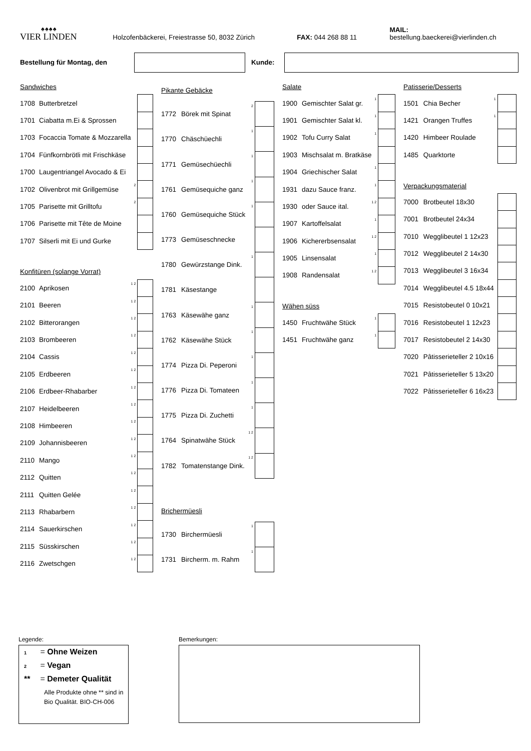♠♠♠♠
VIER LINDEN
Holzofenbäckerei, Freiestrasse 50, 8032 Zürich
FAX: 044 268 88 11
MAIL: bestellung.baeckerei@vierlinden.ch
Bestellung für Montag, den Kunde:
| Sandwiches | | | |
| 1708 | Butterbretzel | | |
| 1701 | Ciabatta m.Ei & Sprossen | | |
| 1703 | Focaccia Tomate & Mozzarella | | |
| 1704 | Fünfkornbrötli mit Frischkäse | | |
| 1700 | Laugentriangel Avocado & Ei | | |
| 1702 | Olivenbrot mit Grillgemüse | 2 | |
| 1705 | Parisette mit Grilltofu | 2 | |
| 1706 | Parisette mit Tête de Moine | | |
| 1707 | Silserli mit Ei und Gurke | | |
| Konfitüren (solange Vorrat) | | | |
| 2100 | Aprikosen | 1 2 | |
| 2101 | Beeren | 1 2 | |
| 2102 | Bitterorangen | 1 2 | |
| 2103 | Brombeeren | 1 2 | |
| 2104 | Cassis | 1 2 | |
| 2105 | Erdbeeren | 1 2 | |
| 2106 | Erdbeer-Rhabarber | 1 2 | |
| 2107 | Heidelbeeren | 1 2 | |
| 2108 | Himbeeren | 1 2 | |
| 2109 | Johannisbeeren | 1 2 | |
| 2110 | Mango | 1 2 | |
| 2112 | Quitten | 1 2 | |
| 2111 | Quitten Gelée | 1 2 | |
| 2113 | Rhabarbern | 1 2 | |
| 2114 | Sauerkirschen | 1 2 | |
| 2115 | Süsskirschen | 1 2 | |
| 2116 | Zwetschgen | 1 2 | |
| Pikante Gebäcke | | | |
| 1772 | Börek mit Spinat | 2 | |
| 1770 | Chäschüechli | 1 | |
| 1771 | Gemüsechüechli | 1 | |
| 1761 | Gemüsequiche ganz | 1 | |
| 1760 | Gemüsequiche Stück | 1 | |
| 1773 | Gemüseschnecke | | |
| 1780 | Gewürzstange Dink. | 1 | |
| 1781 | Käsestange | | |
| 1763 | Käsewähe ganz | 1 | |
| 1762 | Käsewähe Stück | 1 | |
| 1774 | Pizza Di. Peperoni | 1 | |
| 1776 | Pizza Di. Tomateen | 1 | |
| 1775 | Pizza Di. Zuchetti | 1 | |
| 1764 | Spinatwähe Stück | 1 2 | |
| 1782 | Tomatenstange Dink. | 1 2 | |
| Brichermüesli | | | |
| 1730 | Birchermüesli | 1 | |
| 1731 | Bircherm. m. Rahm | 1 | |
| Salate | | | |
| 1900 | Gemischter Salat gr. | 1 | |
| 1901 | Gemischter Salat kl. | 1 | |
| 1902 | Tofu Curry Salat | 1 | |
| 1903 | Mischsalat m. Bratkäse | | |
| 1904 | Griechischer Salat | 1 | |
| 1931 | dazu Sauce franz. | 1 | |
| 1930 | oder Sauce ital. | 1 2 | |
| 1907 | Kartoffelsalat | 1 | |
| 1906 | Kichererbsensalat | 1 2 | |
| 1905 | Linsensalat | 1 | |
| 1908 | Randensalat | 1 2 | |
| Wähen süss | | | |
| 1450 | Fruchtwähe Stück | 1 | |
| 1451 | Fruchtwähe ganz | 1 | |
| Patisserie/Desserts | | | |
| 1501 | Chia Becher | 1 | |
| 1421 | Orangen Truffes | 1 | |
| 1420 | Himbeer Roulade | | |
| 1485 | Quarktorte | | |
| Verpackungsmaterial | | | |
| 7000 | Brotbeutel 18x30 | | |
| 7001 | Brotbeutel 24x34 | | |
| 7010 | Wegglibeutel 1 12x23 | | |
| 7012 | Wegglibeutel 2 14x30 | | |
| 7013 | Wegglibeutel 3 16x34 | | |
| 7014 | Wegglibeutel 4.5 18x44 | | |
| 7015 | Resistobeutel 0 10x21 | | |
| 7016 | Resistobeutel 1 12x23 | | |
| 7017 | Resistobeutel 2 14x30 | | |
| 7020 | Pâtisserieteller 2 10x16 | | |
| 7021 | Pâtisserieteller 5 13x20 | | |
| 7022 | Pâtisserieteller 6 16x23 | | |
Legende:
1 = Ohne Weizen
2 = Vegan
** = Demeter Qualität
Alle Produkte ohne ** sind in Bio Qualität. BIO-CH-006
Bemerkungen: